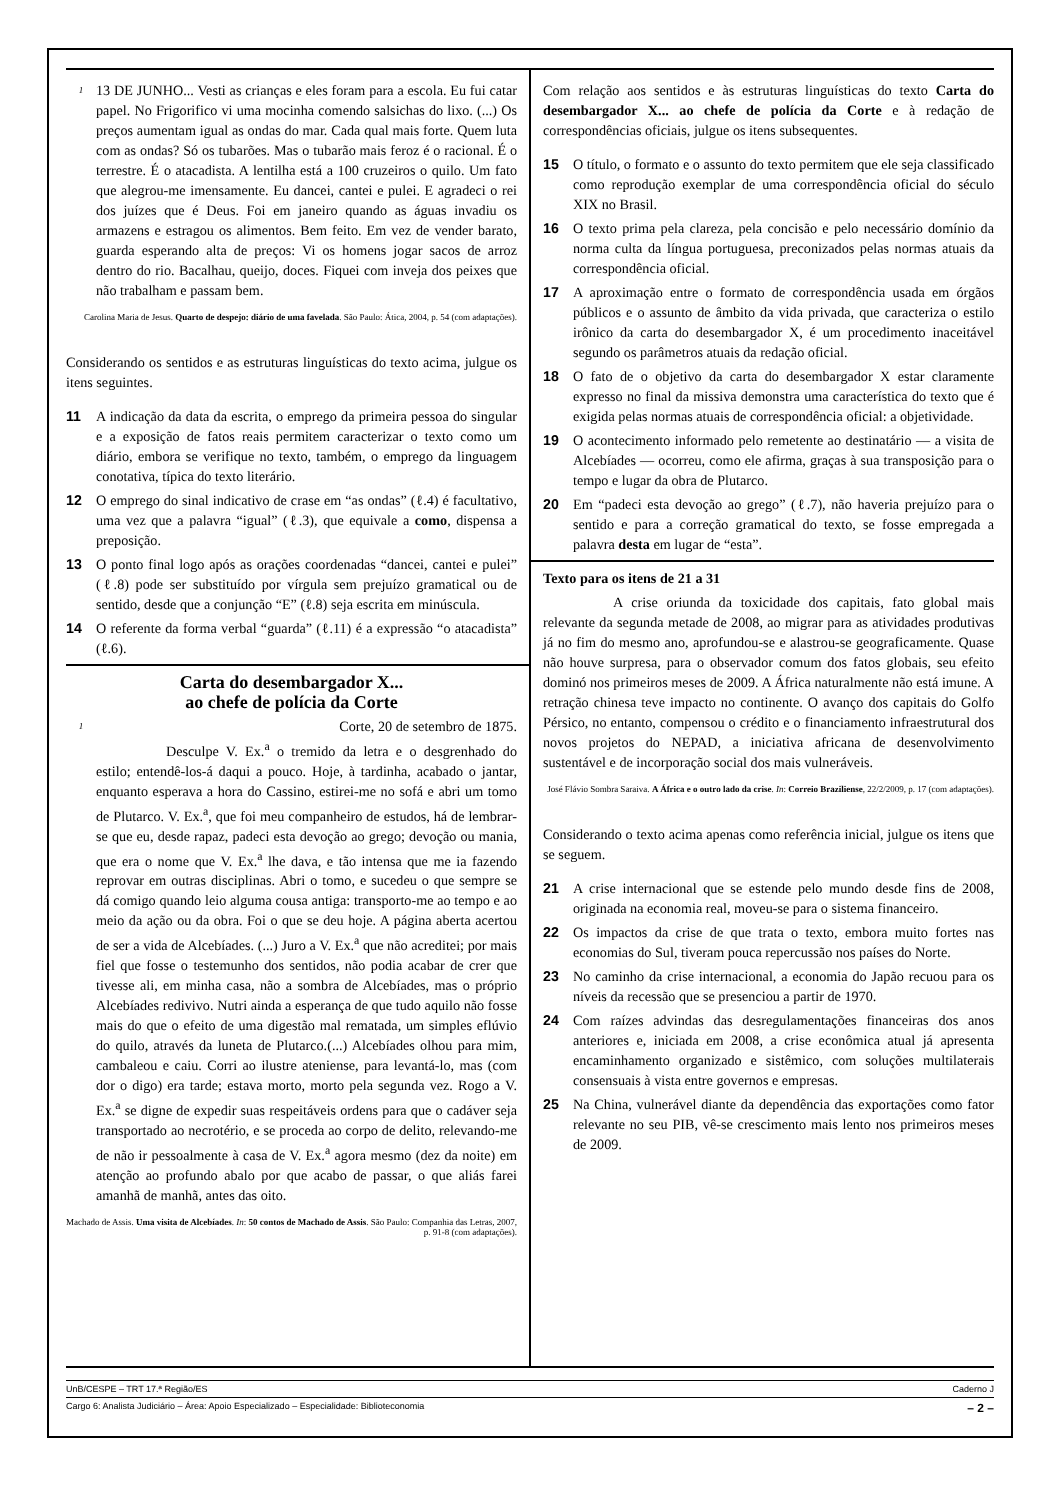1 13 DE JUNHO... Vesti as crianças e eles foram para a escola. Eu fui catar papel. No Frigorifico vi uma mocinha comendo salsichas do lixo. (...) Os preços aumentam igual as ondas do mar. Cada qual mais forte. Quem luta com as ondas? Só os tubarões. Mas o tubarão mais feroz é o racional. É o terrestre. É o atacadista. A lentilha está a 100 cruzeiros o quilo. Um fato que alegrou-me imensamente. Eu dancei, cantei e pulei. E agradeci o rei dos juízes que é Deus. Foi em janeiro quando as águas invadiu os armazens e estragou os alimentos. Bem feito. Em vez de vender barato, guarda esperando alta de preços: Vi os homens jogar sacos de arroz dentro do rio. Bacalhau, queijo, doces. Fiquei com inveja dos peixes que não trabalham e passam bem.
Carolina Maria de Jesus. Quarto de despejo: diário de uma favelada. São Paulo: Ática, 2004, p. 54 (com adaptações).
Considerando os sentidos e as estruturas linguísticas do texto acima, julgue os itens seguintes.
11 A indicação da data da escrita, o emprego da primeira pessoa do singular e a exposição de fatos reais permitem caracterizar o texto como um diário, embora se verifique no texto, também, o emprego da linguagem conotativa, típica do texto literário.
12 O emprego do sinal indicativo de crase em “as ondas” (ℓ.4) é facultativo, uma vez que a palavra “igual” (ℓ.3), que equivale a como, dispensa a preposição.
13 O ponto final logo após as orações coordenadas “dancei, cantei e pulei” (ℓ.8) pode ser substituído por vírgula sem prejuízo gramatical ou de sentido, desde que a conjunção “E” (ℓ.8) seja escrita em minúscula.
14 O referente da forma verbal “guarda” (ℓ.11) é a expressão “o atacadista” (ℓ.6).
Carta do desembargador X...
ao chefe de polícia da Corte
1 Corte, 20 de setembro de 1875.
Desculpe V. Ex.<sup>a</sup> o tremido da letra e o desgrenhado do estilo; entendê-los-á daqui a pouco. Hoje, à tardinha, acabado o jantar, enquanto esperava a hora do Cassino, estirei-me no sofá e abri um tomo de Plutarco. V. Ex.<sup>a</sup>, que foi meu companheiro de estudos, há de lembrar-se que eu, desde rapaz, padeci esta devoção ao grego; devoção ou mania, que era o nome que V. Ex.<sup>a</sup> lhe dava, e tão intensa que me ia fazendo reprovar em outras disciplinas. Abri o tomo, e sucedeu o que sempre se dá comigo quando leio alguma cousa antiga: transporto-me ao tempo e ao meio da ação ou da obra. Foi o que se deu hoje. A página aberta acertou de ser a vida de Alcebíades. (...) Juro a V. Ex.<sup>a</sup> que não acreditei; por mais fiel que fosse o testemunho dos sentidos, não podia acabar de crer que tivesse ali, em minha casa, não a sombra de Alcebíades, mas o próprio Alcebíades redivivo. Nutri ainda a esperança de que tudo aquilo não fosse mais do que o efeito de uma digestão mal rematada, um simples eflúvio do quilo, através da luneta de Plutarco.(...) Alcebíades olhou para mim, cambaleou e caiu. Corri ao ilustre ateniense, para levantá-lo, mas (com dor o digo) era tarde; estava morto, morto pela segunda vez. Rogo a V. Ex.<sup>a</sup> se digne de expedir suas respeitáveis ordens para que o cadáver seja transportado ao necrotério, e se proceda ao corpo de delito, relevando-me de não ir pessoalmente à casa de V. Ex.<sup>a</sup> agora mesmo (dez da noite) em atenção ao profundo abalo por que acabo de passar, o que aliás farei amanhã de manhã, antes das oito.
Machado de Assis. Uma visita de Alcebíades. In: 50 contos de Machado de Assis. São Paulo: Companhia das Letras, 2007, p. 91-8 (com adaptações).
Com relação aos sentidos e às estruturas linguísticas do texto Carta do desembargador X... ao chefe de polícia da Corte e à redação de correspondências oficiais, julgue os itens subsequentes.
15 O título, o formato e o assunto do texto permitem que ele seja classificado como reprodução exemplar de uma correspondência oficial do século XIX no Brasil.
16 O texto prima pela clareza, pela concisão e pelo necessário domínio da norma culta da língua portuguesa, preconizados pelas normas atuais da correspondência oficial.
17 A aproximação entre o formato de correspondência usada em órgãos públicos e o assunto de âmbito da vida privada, que caracteriza o estilo irônico da carta do desembargador X, é um procedimento inaceitável segundo os parâmetros atuais da redação oficial.
18 O fato de o objetivo da carta do desembargador X estar claramente expresso no final da missiva demonstra uma característica do texto que é exigida pelas normas atuais de correspondência oficial: a objetividade.
19 O acontecimento informado pelo remetente ao destinatário — a visita de Alcebíades — ocorreu, como ele afirma, graças à sua transposição para o tempo e lugar da obra de Plutarco.
20 Em “padeci esta devoção ao grego” (ℓ.7), não haveria prejuízo para o sentido e para a correção gramatical do texto, se fosse empregada a palavra desta em lugar de “esta”.
Texto para os itens de 21 a 31
A crise oriunda da toxicidade dos capitais, fato global mais relevante da segunda metade de 2008, ao migrar para as atividades produtivas já no fim do mesmo ano, aprofundou-se e alastrou-se geograficamente. Quase não houve surpresa, para o observador comum dos fatos globais, seu efeito dominó nos primeiros meses de 2009. A África naturalmente não está imune. A retração chinesa teve impacto no continente. O avanço dos capitais do Golfo Pérsico, no entanto, compensou o crédito e o financiamento infraestrutural dos novos projetos do NEPAD, a iniciativa africana de desenvolvimento sustentável e de incorporação social dos mais vulneráveis.
José Flávio Sombra Saraiva. A África e o outro lado da crise. In: Correio Braziliense, 22/2/2009, p. 17 (com adaptações).
Considerando o texto acima apenas como referência inicial, julgue os itens que se seguem.
21 A crise internacional que se estende pelo mundo desde fins de 2008, originada na economia real, moveu-se para o sistema financeiro.
22 Os impactos da crise de que trata o texto, embora muito fortes nas economias do Sul, tiveram pouca repercussão nos países do Norte.
23 No caminho da crise internacional, a economia do Japão recuou para os níveis da recessão que se presenciou a partir de 1970.
24 Com raízes advindas das desregulamentações financeiras dos anos anteriores e, iniciada em 2008, a crise econômica atual já apresenta encaminhamento organizado e sistêmico, com soluções multilaterais consensuais à vista entre governos e empresas.
25 Na China, vulnerável diante da dependência das exportações como fator relevante no seu PIB, vê-se crescimento mais lento nos primeiros meses de 2009.
UnB/CESPE – TRT 17.ª Região/ES Caderno J
Cargo 6: Analista Judiciário – Área: Apoio Especializado – Especialidade: Biblioteconomia – 2 –